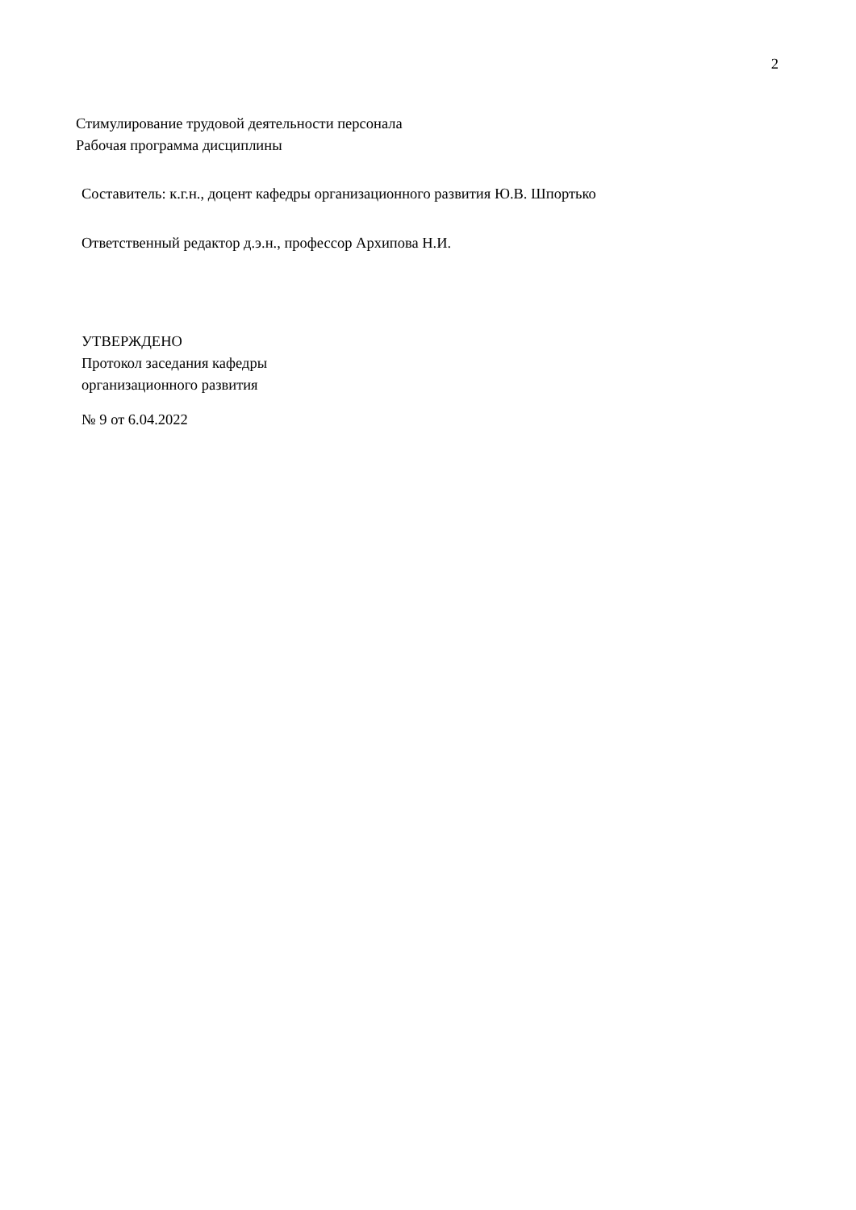2
Стимулирование трудовой деятельности персонала
Рабочая программа дисциплины
Составитель: к.г.н., доцент кафедры организационного развития Ю.В. Шпортько
Ответственный редактор д.э.н., профессор Архипова Н.И.
УТВЕРЖДЕНО
Протокол заседания кафедры
организационного развития
№ 9 от 6.04.2022